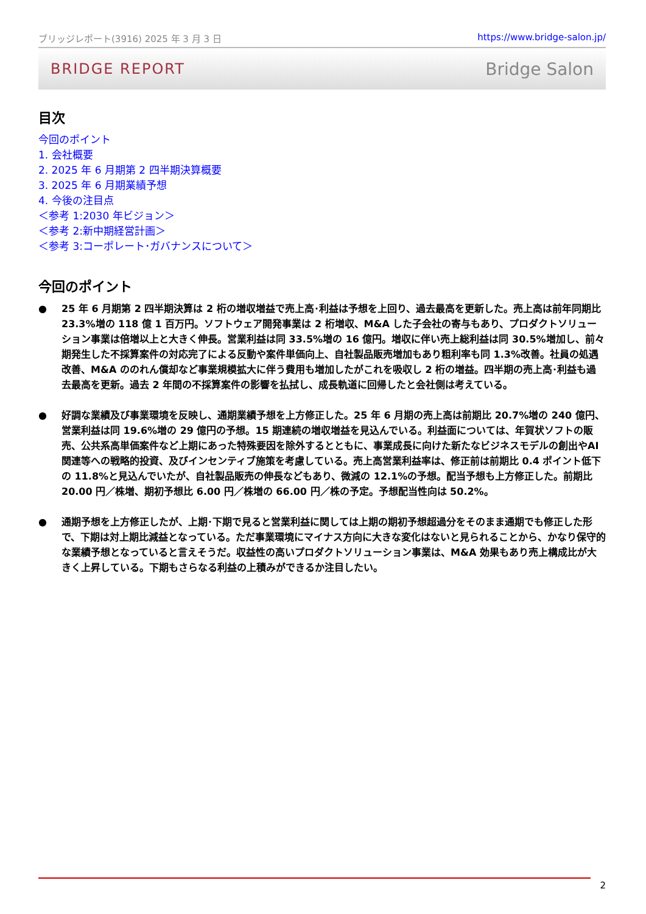ブリッジレポート(3916) 2025 年 3 月 3 日 https://www.bridge-salon.jp/
BRIDGE REPORT Bridge Salon
目次
今回のポイント
1. 会社概要
2. 2025 年 6 月期第 2 四半期決算概要
3. 2025 年 6 月期業績予想
4. 今後の注目点
＜参考 1:2030 年ビジョン＞
＜参考 2:新中期経営計画＞
＜参考 3:コーポレート･ガバナンスについて＞
今回のポイント
● 25 年 6 月期第 2 四半期決算は 2 桁の増収増益で売上高･利益は予想を上回り、過去最高を更新した。売上高は前年同期比 23.3%増の 118 億 1 百万円。ソフトウェア開発事業は 2 桁増収、M&A した子会社の寄与もあり、プロダクトソリューション事業は倍増以上と大きく伸長。営業利益は同 33.5%増の 16 億円。増収に伴い売上総利益は同 30.5%増加し、前々期発生した不採算案件の対応完了による反動や案件単価向上、自社製品販売増加もあり粗利率も同 1.3%改善。社員の処遇改善、M&A ののれん償却など事業規模拡大に伴う費用も増加したがこれを吸収し 2 桁の増益。四半期の売上高･利益も過去最高を更新。過去 2 年間の不採算案件の影響を払拭し、成長軌道に回帰したと会社側は考えている。
● 好調な業績及び事業環境を反映し、通期業績予想を上方修正した。25 年 6 月期の売上高は前期比 20.7%増の 240 億円、営業利益は同 19.6%増の 29 億円の予想。15 期連続の増収増益を見込んでいる。利益面については、年賀状ソフトの販売、公共系高単価案件など上期にあった特殊要因を除外するとともに、事業成長に向けた新たなビジネスモデルの創出やAI関連等への戦略的投資、及びインセンティブ施策を考慮している。売上高営業利益率は、修正前は前期比 0.4 ポイント低下の 11.8%と見込んでいたが、自社製品販売の伸長などもあり、微減の 12.1%の予想。配当予想も上方修正した。前期比 20.00 円／株増、期初予想比 6.00 円／株増の 66.00 円／株の予定。予想配当性向は 50.2%。
● 通期予想を上方修正したが、上期･下期で見ると営業利益に関しては上期の期初予想超過分をそのまま通期でも修正した形で、下期は対上期比減益となっている。ただ事業環境にマイナス方向に大きな変化はないと見られることから、かなり保守的な業績予想となっていると言えそうだ。収益性の高いプロダクトソリューション事業は、M&A 効果もあり売上構成比が大きく上昇している。下期もさらなる利益の上積みができるか注目したい。
2